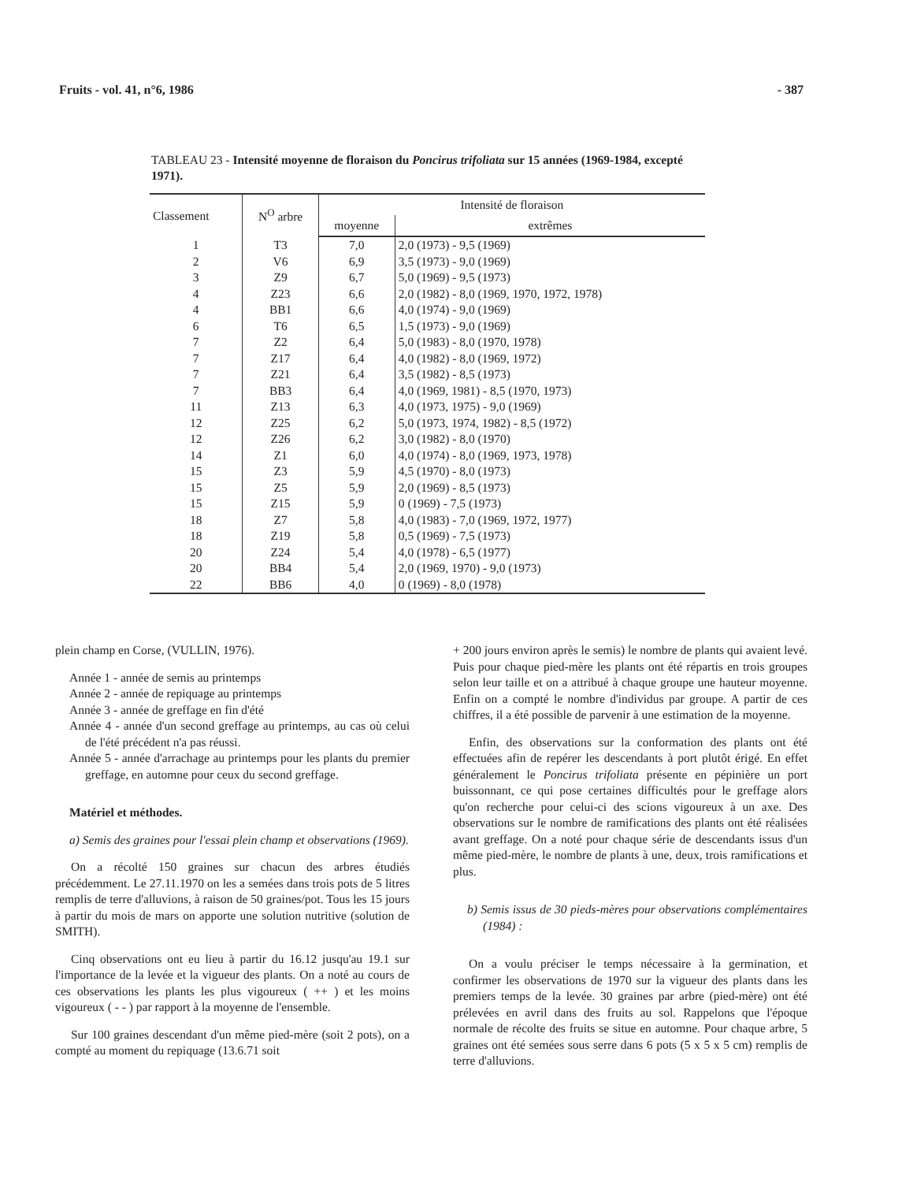Fruits - vol. 41, n°6, 1986 - 387
TABLEAU 23 - Intensité moyenne de floraison du Poncirus trifoliata sur 15 années (1969-1984, excepté 1971).
| Classement | N<sup>O</sup> arbre | Intensité de floraison | |
| --- | --- | --- | --- |
| | | moyenne | extrêmes |
| 1 | T3 | 7,0 | 2,0 (1973) - 9,5 (1969) |
| 2 | V6 | 6,9 | 3,5 (1973) - 9,0 (1969) |
| 3 | Z9 | 6,7 | 5,0 (1969) - 9,5 (1973) |
| 4 | Z23 | 6,6 | 2,0 (1982) - 8,0 (1969, 1970, 1972, 1978) |
| 4 | BB1 | 6,6 | 4,0 (1974) - 9,0 (1969) |
| 6 | T6 | 6,5 | 1,5 (1973) - 9,0 (1969) |
| 7 | Z2 | 6,4 | 5,0 (1983) - 8,0 (1970, 1978) |
| 7 | Z17 | 6,4 | 4,0 (1982) - 8,0 (1969, 1972) |
| 7 | Z21 | 6,4 | 3,5 (1982) - 8,5 (1973) |
| 7 | BB3 | 6,4 | 4,0 (1969, 1981) - 8,5 (1970, 1973) |
| 11 | Z13 | 6,3 | 4,0 (1973, 1975) - 9,0 (1969) |
| 12 | Z25 | 6,2 | 5,0 (1973, 1974, 1982) - 8,5 (1972) |
| 12 | Z26 | 6,2 | 3,0 (1982) - 8,0 (1970) |
| 14 | Z1 | 6,0 | 4,0 (1974) - 8,0 (1969, 1973, 1978) |
| 15 | Z3 | 5,9 | 4,5 (1970) - 8,0 (1973) |
| 15 | Z5 | 5,9 | 2,0 (1969) - 8,5 (1973) |
| 15 | Z15 | 5,9 | 0 (1969) - 7,5 (1973) |
| 18 | Z7 | 5,8 | 4,0 (1983) - 7,0 (1969, 1972, 1977) |
| 18 | Z19 | 5,8 | 0,5 (1969) - 7,5 (1973) |
| 20 | Z24 | 5,4 | 4,0 (1978) - 6,5 (1977) |
| 20 | BB4 | 5,4 | 2,0 (1969, 1970) - 9,0 (1973) |
| 22 | BB6 | 4,0 | 0 (1969) - 8,0 (1978) |
plein champ en Corse, (VULLIN, 1976).
Année 1 - année de semis au printemps
Année 2 - année de repiquage au printemps
Année 3 - année de greffage en fin d'été
Année 4 - année d'un second greffage au printemps, au cas où celui de l'été précédent n'a pas réussi.
Année 5 - année d'arrachage au printemps pour les plants du premier greffage, en automne pour ceux du second greffage.
Matériel et méthodes.
a) Semis des graines pour l'essai plein champ et observations (1969).
On a récolté 150 graines sur chacun des arbres étudiés précédemment. Le 27.11.1970 on les a semées dans trois pots de 5 litres remplis de terre d'alluvions, à raison de 50 graines/pot. Tous les 15 jours à partir du mois de mars on apporte une solution nutritive (solution de SMITH).
Cinq observations ont eu lieu à partir du 16.12 jusqu'au 19.1 sur l'importance de la levée et la vigueur des plants. On a noté au cours de ces observations les plants les plus vigoureux ( ++ ) et les moins vigoureux ( - - ) par rapport à la moyenne de l'ensemble.
Sur 100 graines descendant d'un même pied-mère (soit 2 pots), on a compté au moment du repiquage (13.6.71 soit
+ 200 jours environ après le semis) le nombre de plants qui avaient levé. Puis pour chaque pied-mère les plants ont été répartis en trois groupes selon leur taille et on a attribué à chaque groupe une hauteur moyenne. Enfin on a compté le nombre d'individus par groupe. A partir de ces chiffres, il a été possible de parvenir à une estimation de la moyenne.
Enfin, des observations sur la conformation des plants ont été effectuées afin de repérer les descendants à port plutôt érigé. En effet généralement le Poncirus trifoliata présente en pépinière un port buissonnant, ce qui pose certaines difficultés pour le greffage alors qu'on recherche pour celui-ci des scions vigoureux à un axe. Des observations sur le nombre de ramifications des plants ont été réalisées avant greffage. On a noté pour chaque série de descendants issus d'un même pied-mère, le nombre de plants à une, deux, trois ramifications et plus.
b) Semis issus de 30 pieds-mères pour observations complémentaires (1984) :
On a voulu préciser le temps nécessaire à la germination, et confirmer les observations de 1970 sur la vigueur des plants dans les premiers temps de la levée. 30 graines par arbre (pied-mère) ont été prélevées en avril dans des fruits au sol. Rappelons que l'époque normale de récolte des fruits se situe en automne. Pour chaque arbre, 5 graines ont été semées sous serre dans 6 pots (5 x 5 x 5 cm) remplis de terre d'alluvions.